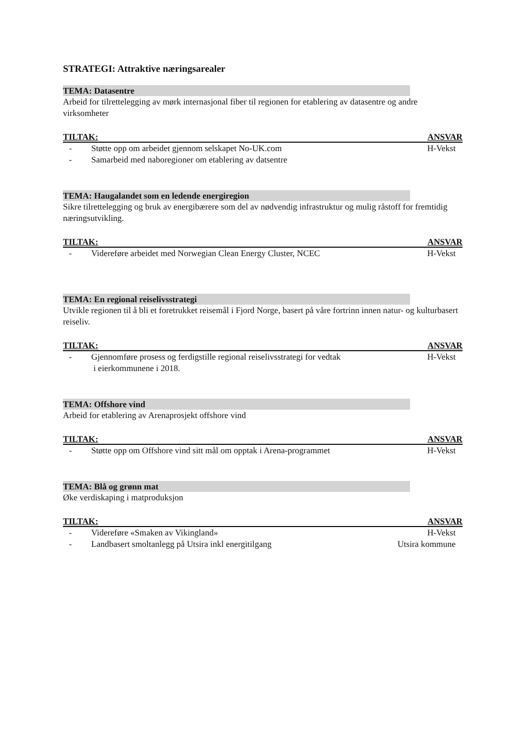STRATEGI: Attraktive næringsarealer
TEMA: Datasentre
Arbeid for tilrettelegging av mørk internasjonal fiber til regionen for etablering av datasentre og andre virksomheter
TILTAK: ANSVAR
- Støtte opp om arbeidet gjennom selskapet No-UK.com H-Vekst
- Samarbeid med naboregioner om etablering av datsentre
TEMA: Haugalandet som en ledende energiregion
Sikre tilrettelegging og bruk av energibærere som del av nødvendig infrastruktur og mulig råstoff for fremtidig næringsutvikling.
TILTAK: ANSVAR
- Videreføre arbeidet med Norwegian Clean Energy Cluster, NCEC H-Vekst
TEMA: En regional reiselivsstrategi
Utvikle regionen til å bli et foretrukket reisemål i Fjord Norge, basert på våre fortrinn innen natur- og kulturbasert reiseliv.
TILTAK: ANSVAR
- Gjennomføre prosess og ferdigstille regional reiselivsstrategi for vedtak
i eierkommunene i 2018. H-Vekst
TEMA: Offshore vind
Arbeid for etablering av Arenaprosjekt offshore vind
TILTAK: ANSVAR
- Støtte opp om Offshore vind sitt mål om opptak i Arena-programmet H-Vekst
TEMA: Blå og grønn mat
Øke verdiskaping i matproduksjon
TILTAK: ANSVAR
- Videreføre «Smaken av Vikingland» H-Vekst
- Landbasert smoltanlegg på Utsira inkl energitilgang Utsira kommune